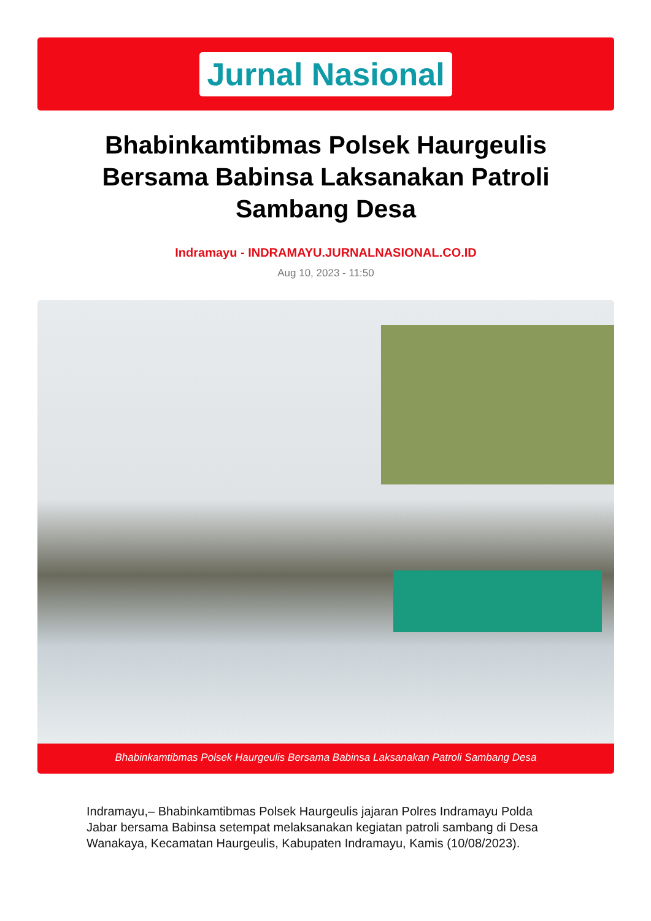Jurnal Nasional
Bhabinkamtibmas Polsek Haurgeulis Bersama Babinsa Laksanakan Patroli Sambang Desa
Indramayu - INDRAMAYU.JURNALNASIONAL.CO.ID
Aug 10, 2023 - 11:50
Bhabinkamtibmas Polsek Haurgeulis Bersama Babinsa Laksanakan Patroli Sambang Desa
Indramayu,– Bhabinkamtibmas Polsek Haurgeulis jajaran Polres Indramayu Polda Jabar bersama Babinsa setempat melaksanakan kegiatan patroli sambang di Desa Wanakaya, Kecamatan Haurgeulis, Kabupaten Indramayu, Kamis (10/08/2023).